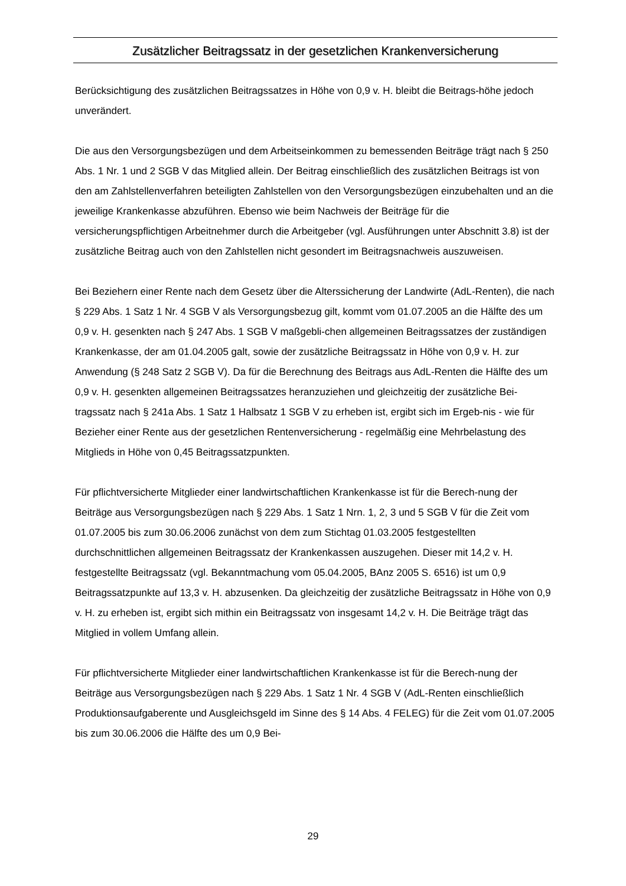Zusätzlicher Beitragssatz in der gesetzlichen Krankenversicherung
Berücksichtigung des zusätzlichen Beitragssatzes in Höhe von 0,9 v. H. bleibt die Beitrags-höhe jedoch unverändert.
Die aus den Versorgungsbezügen und dem Arbeitseinkommen zu bemessenden Beiträge trägt nach § 250 Abs. 1 Nr. 1 und 2 SGB V das Mitglied allein. Der Beitrag einschließlich des zusätzlichen Beitrags ist von den am Zahlstellenverfahren beteiligten Zahlstellen von den Versorgungsbezügen einzubehalten und an die jeweilige Krankenkasse abzuführen. Ebenso wie beim Nachweis der Beiträge für die versicherungspflichtigen Arbeitnehmer durch die Arbeitgeber (vgl. Ausführungen unter Abschnitt 3.8) ist der zusätzliche Beitrag auch von den Zahlstellen nicht gesondert im Beitragsnachweis auszuweisen.
Bei Beziehern einer Rente nach dem Gesetz über die Alterssicherung der Landwirte (AdL-Renten), die nach § 229 Abs. 1 Satz 1 Nr. 4 SGB V als Versorgungsbezug gilt, kommt vom 01.07.2005 an die Hälfte des um 0,9 v. H. gesenkten nach § 247 Abs. 1 SGB V maßgebli-chen allgemeinen Beitragssatzes der zuständigen Krankenkasse, der am 01.04.2005 galt, sowie der zusätzliche Beitragssatz in Höhe von 0,9 v. H. zur Anwendung (§ 248 Satz 2 SGB V). Da für die Berechnung des Beitrags aus AdL-Renten die Hälfte des um 0,9 v. H. gesenkten allgemeinen Beitragssatzes heranzuziehen und gleichzeitig der zusätzliche Bei-tragssatz nach § 241a Abs. 1 Satz 1 Halbsatz 1 SGB V zu erheben ist, ergibt sich im Ergeb-nis - wie für Bezieher einer Rente aus der gesetzlichen Rentenversicherung - regelmäßig eine Mehrbelastung des Mitglieds in Höhe von 0,45 Beitragssatzpunkten.
Für pflichtversicherte Mitglieder einer landwirtschaftlichen Krankenkasse ist für die Berech-nung der Beiträge aus Versorgungsbezügen nach § 229 Abs. 1 Satz 1 Nrn. 1, 2, 3 und 5 SGB V für die Zeit vom 01.07.2005 bis zum 30.06.2006 zunächst von dem zum Stichtag 01.03.2005 festgestellten durchschnittlichen allgemeinen Beitragssatz der Krankenkassen auszugehen. Dieser mit 14,2 v. H. festgestellte Beitragssatz (vgl. Bekanntmachung vom 05.04.2005, BAnz 2005 S. 6516) ist um 0,9 Beitragssatzpunkte auf 13,3 v. H. abzusenken. Da gleichzeitig der zusätzliche Beitragssatz in Höhe von 0,9 v. H. zu erheben ist, ergibt sich mithin ein Beitragssatz von insgesamt 14,2 v. H. Die Beiträge trägt das Mitglied in vollem Umfang allein.
Für pflichtversicherte Mitglieder einer landwirtschaftlichen Krankenkasse ist für die Berech-nung der Beiträge aus Versorgungsbezügen nach § 229 Abs. 1 Satz 1 Nr. 4 SGB V (AdL-Renten einschließlich Produktionsaufgaberente und Ausgleichsgeld im Sinne des § 14 Abs. 4 FELEG) für die Zeit vom 01.07.2005 bis zum 30.06.2006 die Hälfte des um 0,9 Bei-
29